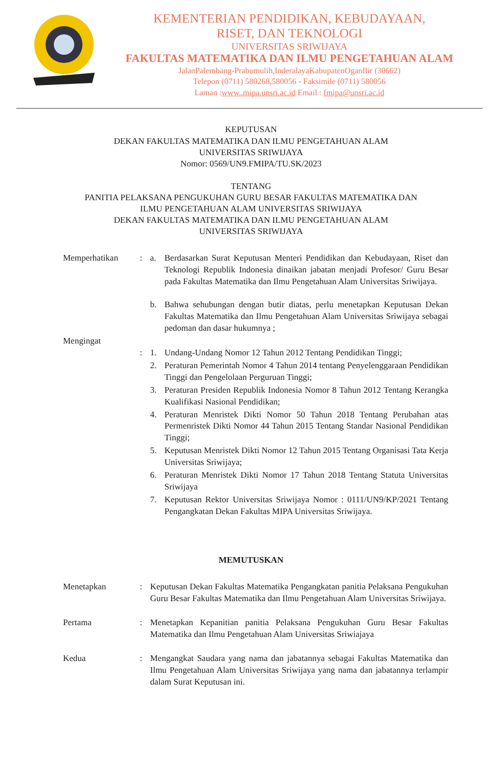KEMENTERIAN PENDIDIKAN, KEBUDAYAAN,
RISET, DAN TEKNOLOGI
UNIVERSITAS SRIWIJAYA
FAKULTAS MATEMATIKA DAN ILMU PENGETAHUAN ALAM
JalanPalembang-Prabumulih,InderalayaKabupatenOganIlir (30662)
Telepon (0711) 580268,580056 - Faksimile (0711) 580056
Laman :www..mipa.unsri.ac.id Email : fmipa@unsri.ac.id
KEPUTUSAN
DEKAN FAKULTAS MATEMATIKA DAN ILMU PENGETAHUAN ALAM
UNIVERSITAS SRIWIJAYA
Nomor: 0569/UN9.FMIPA/TU.SK/2023
TENTANG
PANITIA PELAKSANA PENGUKUHAN GURU BESAR FAKULTAS MATEMATIKA DAN
ILMU PENGETAHUAN ALAM UNIVERSITAS SRIWIJAYA
DEKAN FAKULTAS MATEMATIKA DAN ILMU PENGETAHUAN ALAM
UNIVERSITAS SRIWIJAYA
Memperhatikan : a. Berdasarkan Surat Keputusan Menteri Pendidikan dan Kebudayaan, Riset dan Teknologi Republik Indonesia dinaikan jabatan menjadi Profesor/ Guru Besar pada Fakultas Matematika dan Ilmu Pengetahuan Alam Universitas Sriwijaya.
b. Bahwa sehubungan dengan butir diatas, perlu menetapkan Keputusan Dekan Fakultas Matematika dan Ilmu Pengetahuan Alam Universitas Sriwijaya sebagai pedoman dan dasar hukumnya ;
Mengingat
:
1. Undang-Undang Nomor 12 Tahun 2012 Tentang Pendidikan Tinggi;
2. Peraturan Pemerintah Nomor 4 Tahun 2014 tentang Penyelenggaraan Pendidikan Tinggi dan Pengelolaan Perguruan Tinggi;
3. Peraturan Presiden Republik Indonesia Nomor 8 Tahun 2012 Tentang Kerangka Kualifikasi Nasional Pendidikan;
4. Peraturan Menristek Dikti Nomor 50 Tahun 2018 Tentang Perubahan atas Permenristek Dikti Nomor 44 Tahun 2015 Tentang Standar Nasional Pendidikan Tinggi;
5. Keputusan Menristek Dikti Nomor 12 Tahun 2015 Tentang Organisasi Tata Kerja Universitas Sriwijaya;
6. Peraturan Menristek Dikti Nomor 17 Tahun 2018 Tentang Statuta Universitas Sriwijaya
7. Keputusan Rektor Universitas Sriwijaya Nomor : 0111/UN9/KP/2021 Tentang Pengangkatan Dekan Fakultas MIPA Universitas Sriwijaya.
MEMUTUSKAN
Menetapkan : Keputusan Dekan Fakultas Matematika Pengangkatan panitia Pelaksana Pengukuhan Guru Besar Fakultas Matematika dan Ilmu Pengetahuan Alam Universitas Sriwijaya.
Pertama : Menetapkan Kepanitian panitia Pelaksana Pengukuhan Guru Besar Fakultas Matematika dan Ilmu Pengetahuan Alam Universitas Sriwiajaya
Kedua : Mengangkat Saudara yang nama dan jabatannya sebagai Fakultas Matematika dan Ilmu Pengetahuan Alam Universitas Sriwijaya yang nama dan jabatannya terlampir dalam Surat Keputusan ini.